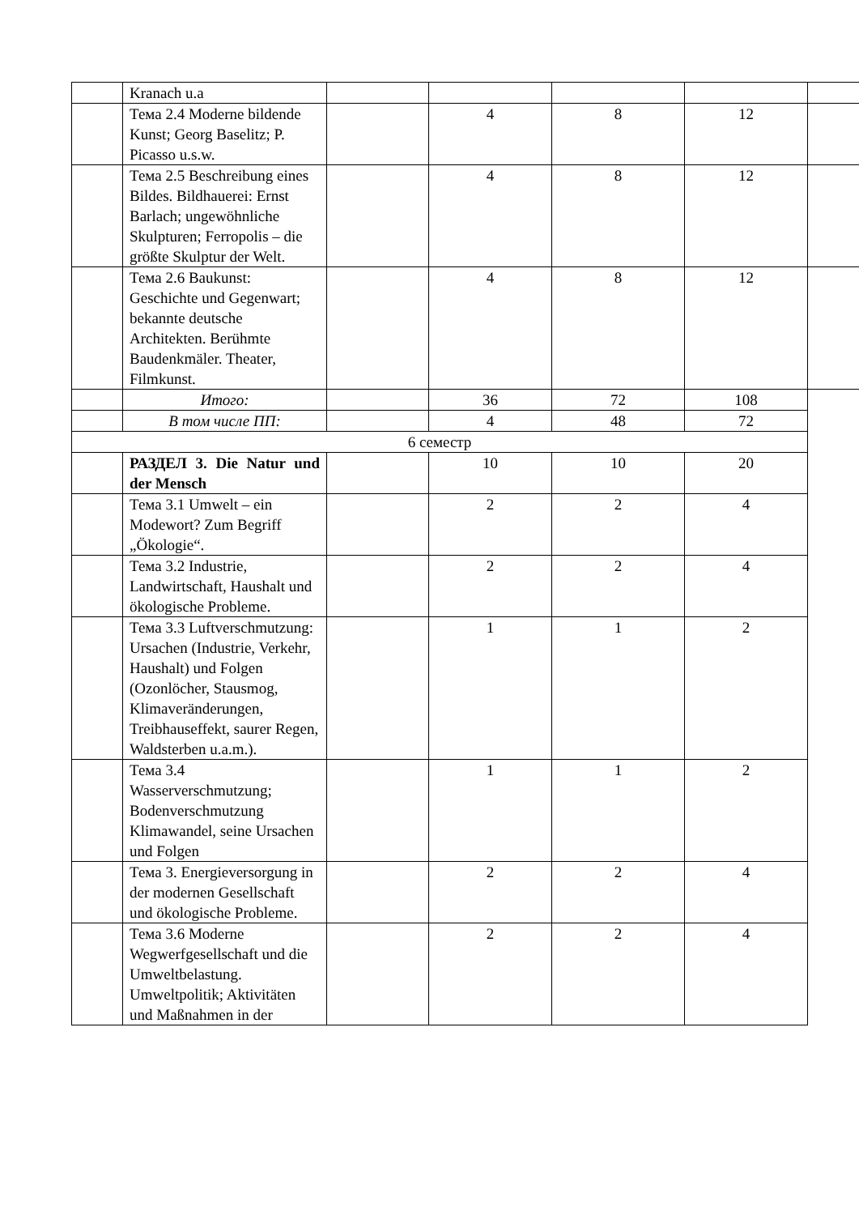| | Kranach u.a | | | | | |
| | Тема 2.4 Moderne bildende Kunst; Georg Baselitz; P. Picasso u.s.w. | | 4 | 8 | 12 | |
| | Тема 2.5 Beschreibung eines Bildes. Bildhauerei: Ernst Barlach; ungewöhnliche Skulpturen; Ferropolis – die größte Skulptur der Welt. | | 4 | 8 | 12 | |
| | Тема 2.6 Baukunst: Geschichte und Gegenwart; bekannte deutsche Architekten. Berühmte Baudenkmäler. Theater, Filmkunst. | | 4 | 8 | 12 | |
| | Итого: | | 36 | 72 | 108 | |
| | В том числе ПП: | | 4 | 48 | 72 | |
| 6 семестр | | | | | | |
| | РАЗДЕЛ 3. Die Natur und der Mensch | | 10 | 10 | 20 | |
| | Тема 3.1 Umwelt – ein Modewort? Zum Begriff „Ökologie“. | | 2 | 2 | 4 | |
| | Тема 3.2 Industrie, Landwirtschaft, Haushalt und ökologische Probleme. | | 2 | 2 | 4 | |
| | Тема 3.3 Luftverschmutzung: Ursachen (Industrie, Verkehr, Haushalt) und Folgen (Ozonlöcher, Stausmog, Klimaveränderungen, Treibhauseffekt, saurer Regen, Waldsterben u.a.m.). | | 1 | 1 | 2 | |
| | Тема 3.4 Wasserverschmutzung; Bodenverschmutzung Klimawandel, seine Ursachen und Folgen | | 1 | 1 | 2 | |
| | Тема 3. Energieversorgung in der modernen Gesellschaft und ökologische Probleme. | | 2 | 2 | 4 | |
| | Тема 3.6 Moderne Wegwerfgesellschaft und die Umweltbelastung. Umweltpolitik; Aktivitäten und Maßnahmen in der | | 2 | 2 | 4 | |